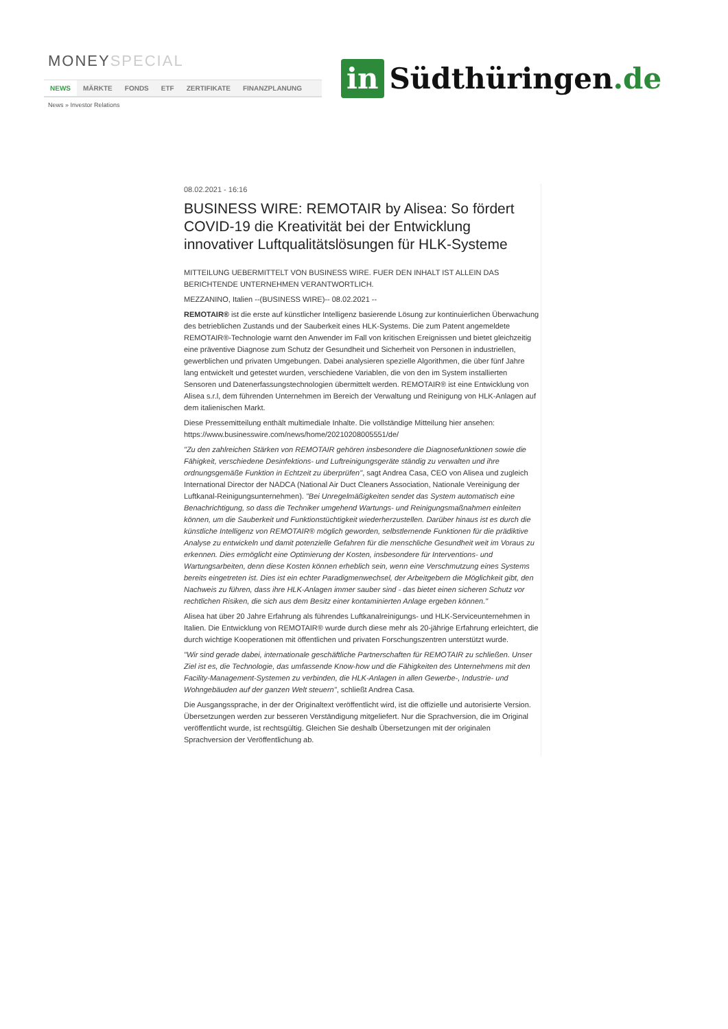MONEYSPECIAL
NEWS MÄRKTE FONDS ETF ZERTIFIKATE FINANZPLANUNG
News » Investor Relations
in Südthüringen.de
08.02.2021 - 16:16
BUSINESS WIRE: REMOTAIR by Alisea: So fördert COVID-19 die Kreativität bei der Entwicklung innovativer Luftqualitätslösungen für HLK-Systeme
MITTEILUNG UEBERMITTELT VON BUSINESS WIRE. FUER DEN INHALT IST ALLEIN DAS BERICHTENDE UNTERNEHMEN VERANTWORTLICH.
MEZZANINO, Italien --(BUSINESS WIRE)-- 08.02.2021 --
REMOTAIR® ist die erste auf künstlicher Intelligenz basierende Lösung zur kontinuierlichen Überwachung des betrieblichen Zustands und der Sauberkeit eines HLK-Systems. Die zum Patent angemeldete REMOTAIR®-Technologie warnt den Anwender im Fall von kritischen Ereignissen und bietet gleichzeitig eine präventive Diagnose zum Schutz der Gesundheit und Sicherheit von Personen in industriellen, gewerblichen und privaten Umgebungen. Dabei analysieren spezielle Algorithmen, die über fünf Jahre lang entwickelt und getestet wurden, verschiedene Variablen, die von den im System installierten Sensoren und Datenerfassungstechnologien übermittelt werden. REMOTAIR® ist eine Entwicklung von Alisea s.r.l, dem führenden Unternehmen im Bereich der Verwaltung und Reinigung von HLK-Anlagen auf dem italienischen Markt.
Diese Pressemitteilung enthält multimediale Inhalte. Die vollständige Mitteilung hier ansehen: https://www.businesswire.com/news/home/20210208005551/de/
"Zu den zahlreichen Stärken von REMOTAIR gehören insbesondere die Diagnosefunktionen sowie die Fähigkeit, verschiedene Desinfektions- und Luftreinigungsgeräte ständig zu verwalten und ihre ordnungsgemäße Funktion in Echtzeit zu überprüfen", sagt Andrea Casa, CEO von Alisea und zugleich International Director der NADCA (National Air Duct Cleaners Association, Nationale Vereinigung der Luftkanal-Reinigungsunternehmen). "Bei Unregelmäßigkeiten sendet das System automatisch eine Benachrichtigung, so dass die Techniker umgehend Wartungs- und Reinigungsmaßnahmen einleiten können, um die Sauberkeit und Funktionstüchtigkeit wiederherzustellen. Darüber hinaus ist es durch die künstliche Intelligenz von REMOTAIR® möglich geworden, selbstlernende Funktionen für die prädiktive Analyse zu entwickeln und damit potenzielle Gefahren für die menschliche Gesundheit weit im Voraus zu erkennen. Dies ermöglicht eine Optimierung der Kosten, insbesondere für Interventions- und Wartungsarbeiten, denn diese Kosten können erheblich sein, wenn eine Verschmutzung eines Systems bereits eingetreten ist. Dies ist ein echter Paradigmenwechsel, der Arbeitgebern die Möglichkeit gibt, den Nachweis zu führen, dass ihre HLK-Anlagen immer sauber sind - das bietet einen sicheren Schutz vor rechtlichen Risiken, die sich aus dem Besitz einer kontaminierten Anlage ergeben können."
Alisea hat über 20 Jahre Erfahrung als führendes Luftkanalreinigungs- und HLK-Serviceunternehmen in Italien. Die Entwicklung von REMOTAIR® wurde durch diese mehr als 20-jährige Erfahrung erleichtert, die durch wichtige Kooperationen mit öffentlichen und privaten Forschungszentren unterstützt wurde.
"Wir sind gerade dabei, internationale geschäftliche Partnerschaften für REMOTAIR zu schließen. Unser Ziel ist es, die Technologie, das umfassende Know-how und die Fähigkeiten des Unternehmens mit den Facility-Management-Systemen zu verbinden, die HLK-Anlagen in allen Gewerbe-, Industrie- und Wohngebäuden auf der ganzen Welt steuern", schließt Andrea Casa.
Die Ausgangssprache, in der der Originaltext veröffentlicht wird, ist die offizielle und autorisierte Version. Übersetzungen werden zur besseren Verständigung mitgeliefert. Nur die Sprachversion, die im Original veröffentlicht wurde, ist rechtsgültig. Gleichen Sie deshalb Übersetzungen mit der originalen Sprachversion der Veröffentlichung ab.